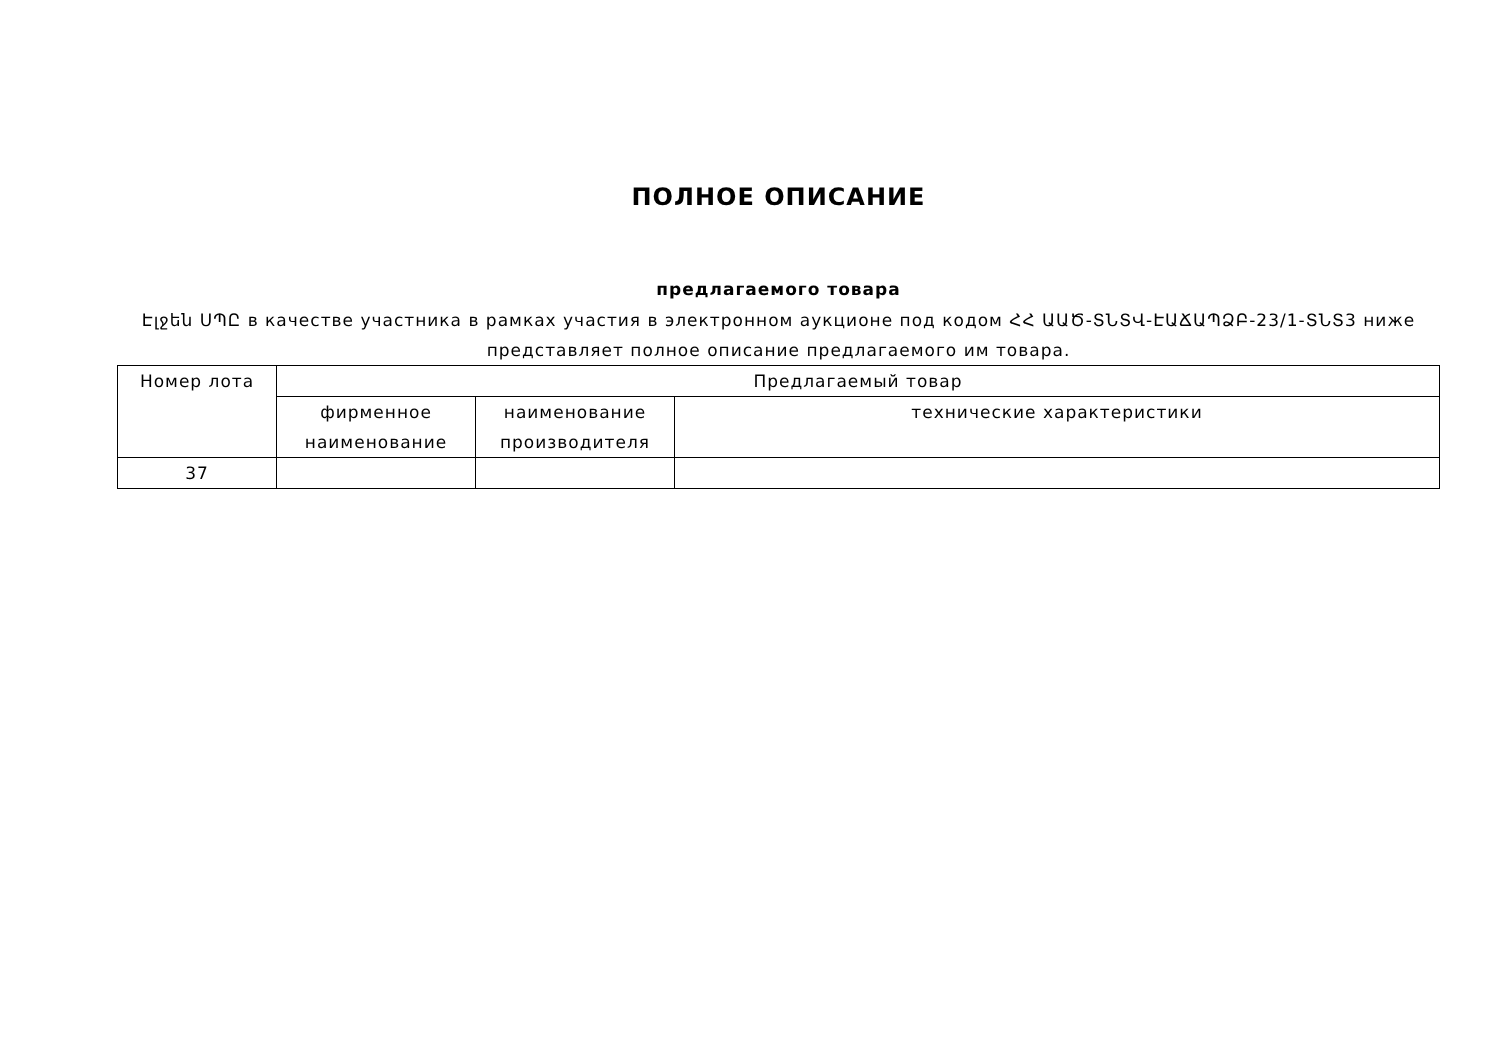ПОЛНОЕ ОПИСАНИЕ
предлагаемого товара
Էլջեն ՍՊԸ в качестве участника в рамках участия в электронном аукционе под кодом ՀՀ ԱԱԾ-ՏՆՏՎ-ԷԱՃԱՊՁԲ-23/1-ՏՆՏ3 ниже представляет полное описание предлагаемого им товара.
| Номер лота | Предлагаемый товар | | |
| --- | --- | --- | --- |
| | фирменное наименование | наименование производителя | технические характеристики |
| 37 | | | |